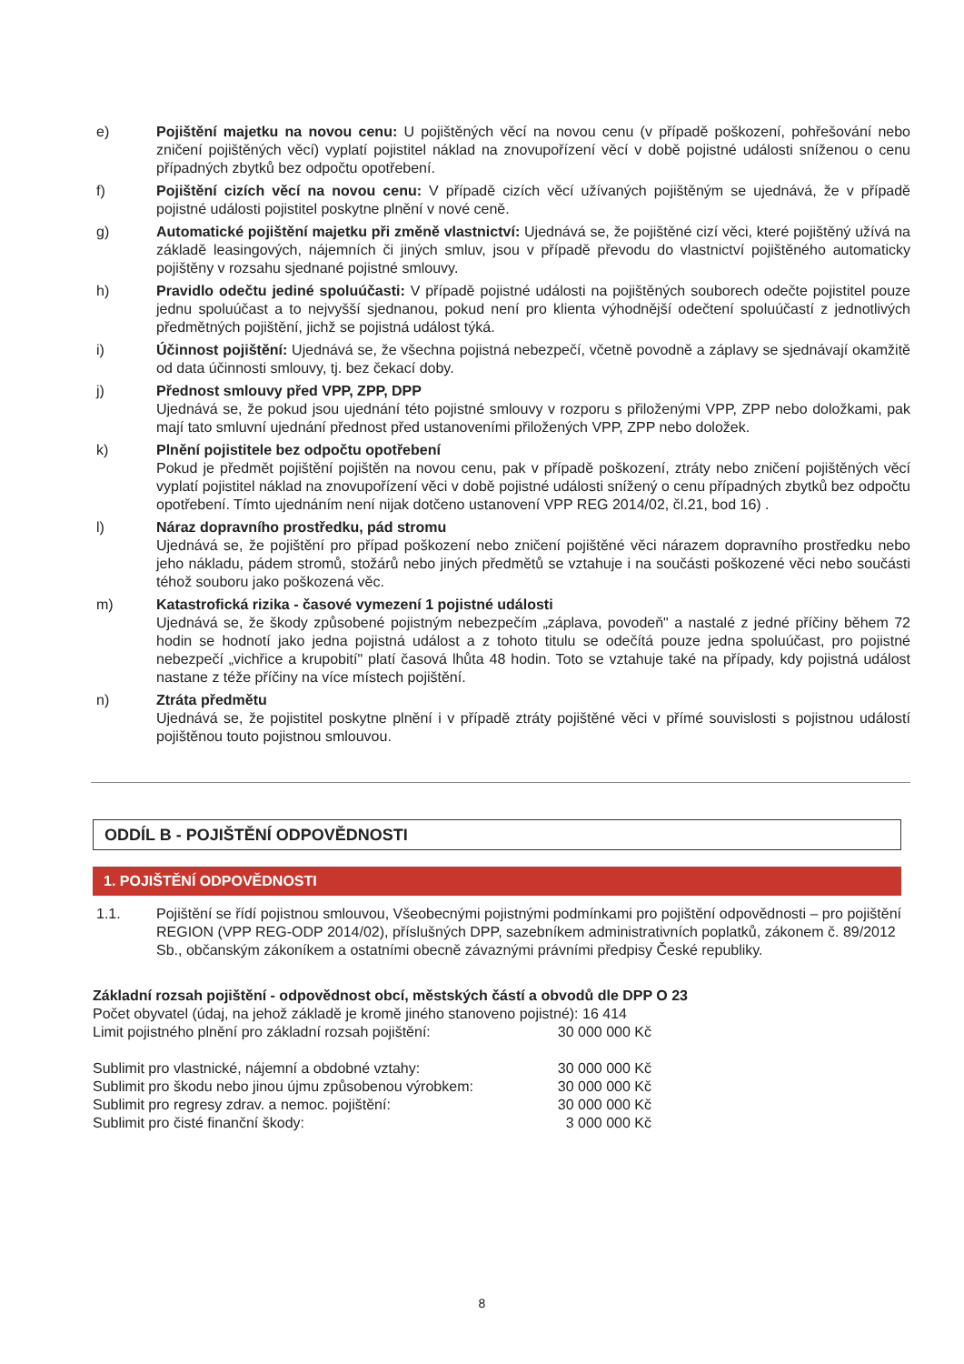e) Pojištění majetku na novou cenu: U pojištěných věcí na novou cenu (v případě poškození, pohřešování nebo zničení pojištěných věcí) vyplatí pojistitel náklad na znovupořízení věcí v době pojistné události sníženou o cenu případných zbytků bez odpočtu opotřebení.
f) Pojištění cizích věcí na novou cenu: V případě cizích věcí užívaných pojištěným se ujednává, že v případě pojistné události pojistitel poskytne plnění v nové ceně.
g) Automatické pojištění majetku při změně vlastnictví: Ujednává se, že pojištěné cizí věci, které pojištěný užívá na základě leasingových, nájemních či jiných smluv, jsou v případě převodu do vlastnictví pojištěného automaticky pojištěny v rozsahu sjednané pojistné smlouvy.
h) Pravidlo odečtu jediné spoluúčasti: V případě pojistné události na pojištěných souborech odečte pojistitel pouze jednu spoluúčast a to nejvyšší sjednanou, pokud není pro klienta výhodnější odečtení spoluúčastí z jednotlivých předmětných pojištění, jichž se pojistná událost týká.
i) Účinnost pojištění: Ujednává se, že všechna pojistná nebezpečí, včetně povodně a záplavy se sjednávají okamžitě od data účinnosti smlouvy, tj. bez čekací doby.
j) Přednost smlouvy před VPP, ZPP, DPP
Ujednává se, že pokud jsou ujednání této pojistné smlouvy v rozporu s přiloženými VPP, ZPP nebo doložkami, pak mají tato smluvní ujednání přednost před ustanoveními přiložených VPP, ZPP nebo doložek.
k) Plnění pojistitele bez odpočtu opotřebení
Pokud je předmět pojištění pojištěn na novou cenu, pak v případě poškození, ztráty nebo zničení pojištěných věcí vyplatí pojistitel náklad na znovupořízení věci v době pojistné události snížený o cenu případných zbytků bez odpočtu opotřebení. Tímto ujednáním není nijak dotčeno ustanovení VPP REG 2014/02, čl.21, bod 16) .
l) Náraz dopravního prostředku, pád stromu
Ujednává se, že pojištění pro případ poškození nebo zničení pojištěné věci nárazem dopravního prostředku nebo jeho nákladu, pádem stromů, stožárů nebo jiných předmětů se vztahuje i na součásti poškozené věci nebo součásti téhož souboru jako poškozená věc.
m) Katastrofická rizika - časové vymezení 1 pojistné události
Ujednává se, že škody způsobené pojistným nebezpečím „záplava, povodeň" a nastalé z jedné příčiny během 72 hodin se hodnotí jako jedna pojistná událost a z tohoto titulu se odečítá pouze jedna spoluúčast, pro pojistné nebezpečí „vichřice a krupobití" platí časová lhůta 48 hodin. Toto se vztahuje také na případy, kdy pojistná událost nastane z téže příčiny na více místech pojištění.
n) Ztráta předmětu
Ujednává se, že pojistitel poskytne plnění i v případě ztráty pojištěné věci v přímé souvislosti s pojistnou událostí pojištěnou touto pojistnou smlouvou.
ODDÍL B - POJIŠTĚNÍ ODPOVĚDNOSTI
1. POJIŠTĚNÍ ODPOVĚDNOSTI
1.1. Pojištění se řídí pojistnou smlouvou, Všeobecnými pojistnými podmínkami pro pojištění odpovědnosti – pro pojištění REGION (VPP REG-ODP 2014/02), příslušných DPP, sazebníkem administrativních poplatků, zákonem č. 89/2012 Sb., občanským zákoníkem a ostatními obecně závaznými právními předpisy České republiky.
Základní rozsah pojištění - odpovědnost obcí, městských částí a obvodů dle DPP O 23
Počet obyvatel (údaj, na jehož základě je kromě jiného stanoveno pojistné): 16 414
Limit pojistného plnění pro základní rozsah pojištění: 30 000 000 Kč
Sublimit pro vlastnické, nájemní a obdobné vztahy: 30 000 000 Kč
Sublimit pro škodu nebo jinou újmu způsobenou výrobkem: 30 000 000 Kč
Sublimit pro regresy zdrav. a nemoc. pojištění: 30 000 000 Kč
Sublimit pro čisté finanční škody: 3 000 000 Kč
8